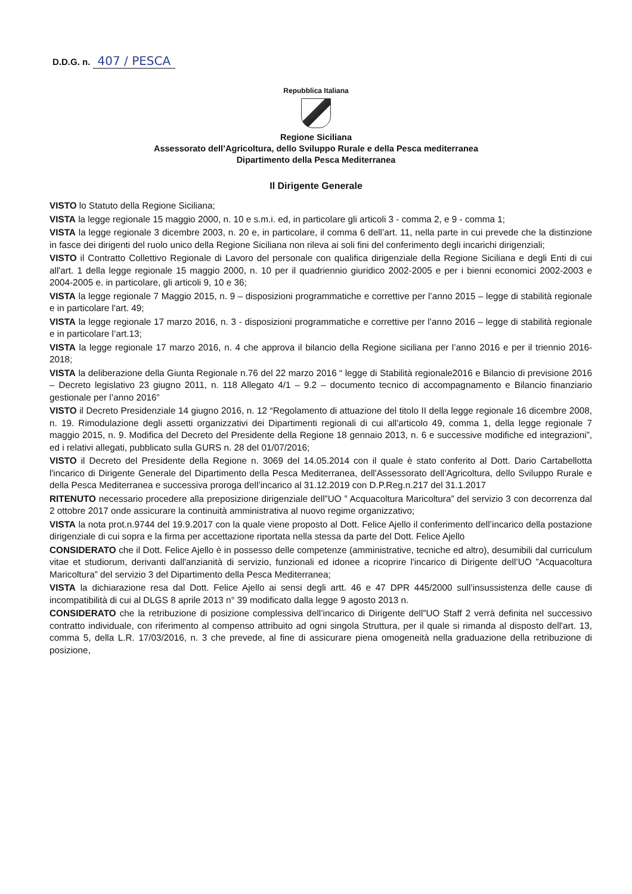D.D.G. n. 407 / PESCA
Repubblica Italiana
Regione Siciliana
Assessorato dell’Agricoltura, dello Sviluppo Rurale e della Pesca mediterranea
Dipartimento della Pesca Mediterranea
Il Dirigente Generale
VISTO lo Statuto della Regione Siciliana;
VISTA la legge regionale 15 maggio 2000, n. 10 e s.m.i. ed, in particolare gli articoli 3 - comma 2, e 9 - comma 1;
VISTA la legge regionale 3 dicembre 2003, n. 20 e, in particolare, il comma 6 dell’art. 11, nella parte in cui prevede che la distinzione in fasce dei dirigenti del ruolo unico della Regione Siciliana non rileva ai soli fini del conferimento degli incarichi dirigenziali;
VISTO il Contratto Collettivo Regionale di Lavoro del personale con qualifica dirigenziale della Regione Siciliana e degli Enti di cui all'art. 1 della legge regionale 15 maggio 2000, n. 10 per il quadriennio giuridico 2002-2005 e per i bienni economici 2002-2003 e 2004-2005 e. in particolare, gli articoli 9, 10 e 36;
VISTA la legge regionale 7 Maggio 2015, n. 9 – disposizioni programmatiche e correttive per l’anno 2015 – legge di stabilità regionale e in particolare l'art. 49;
VISTA la legge regionale 17 marzo 2016, n. 3 - disposizioni programmatiche e correttive per l’anno 2016 – legge di stabilità regionale e in particolare l’art.13;
VISTA la legge regionale 17 marzo 2016, n. 4 che approva il bilancio della Regione siciliana per l’anno 2016 e per il triennio 2016-2018;
VISTA la deliberazione della Giunta Regionale n.76 del 22 marzo 2016 “ legge di Stabilità regionale2016 e Bilancio di previsione 2016 – Decreto legislativo 23 giugno 2011, n. 118 Allegato 4/1 – 9.2 – documento tecnico di accompagnamento e Bilancio finanziario gestionale per l’anno 2016”
VISTO il Decreto Presidenziale 14 giugno 2016, n. 12 “Regolamento di attuazione del titolo II della legge regionale 16 dicembre 2008, n. 19. Rimodulazione degli assetti organizzativi dei Dipartimenti regionali di cui all'articolo 49, comma 1, della legge regionale 7 maggio 2015, n. 9. Modifica del Decreto del Presidente della Regione 18 gennaio 2013, n. 6 e successive modifiche ed integrazioni”, ed i relativi allegati, pubblicato sulla GURS n. 28 del 01/07/2016;
VISTO il Decreto del Presidente della Regione n. 3069 del 14.05.2014 con il quale è stato conferito al Dott. Dario Cartabellotta l'incarico di Dirigente Generale del Dipartimento della Pesca Mediterranea, dell'Assessorato dell’Agricoltura, dello Sviluppo Rurale e della Pesca Mediterranea e successiva proroga dell’incarico al 31.12.2019 con D.P.Reg.n.217 del 31.1.2017
RITENUTO necessario procedere alla preposizione dirigenziale dell”UO ” Acquacoltura Maricoltura” del servizio 3 con decorrenza dal 2 ottobre 2017 onde assicurare la continuità amministrativa al nuovo regime organizzativo;
VISTA la nota prot.n.9744 del 19.9.2017 con la quale viene proposto al Dott. Felice Ajello il conferimento dell’incarico della postazione dirigenziale di cui sopra e la firma per accettazione riportata nella stessa da parte del Dott. Felice Ajello
CONSIDERATO che il Dott. Felice Ajello è in possesso delle competenze (amministrative, tecniche ed altro), desumibili dal curriculum vitae et studiorum, derivanti dall'anzianità di servizio, funzionali ed idonee a ricoprire l'incarico di Dirigente dell’UO ”Acquacoltura Maricoltura” del servizio 3 del Dipartimento della Pesca Mediterranea;
VISTA la dichiarazione resa dal Dott. Felice Ajello ai sensi degli artt. 46 e 47 DPR 445/2000 sull’insussistenza delle cause di incompatibilità di cui al DLGS 8 aprile 2013 n° 39 modificato dalla legge 9 agosto 2013 n.
CONSIDERATO che la retribuzione di posizione complessiva dell’incarico di Dirigente dell”UO Staff 2 verrà definita nel successivo contratto individuale, con riferimento al compenso attribuito ad ogni singola Struttura, per il quale si rimanda al disposto dell'art. 13, comma 5, della L.R. 17/03/2016, n. 3 che prevede, al fine di assicurare piena omogeneità nella graduazione della retribuzione di posizione,